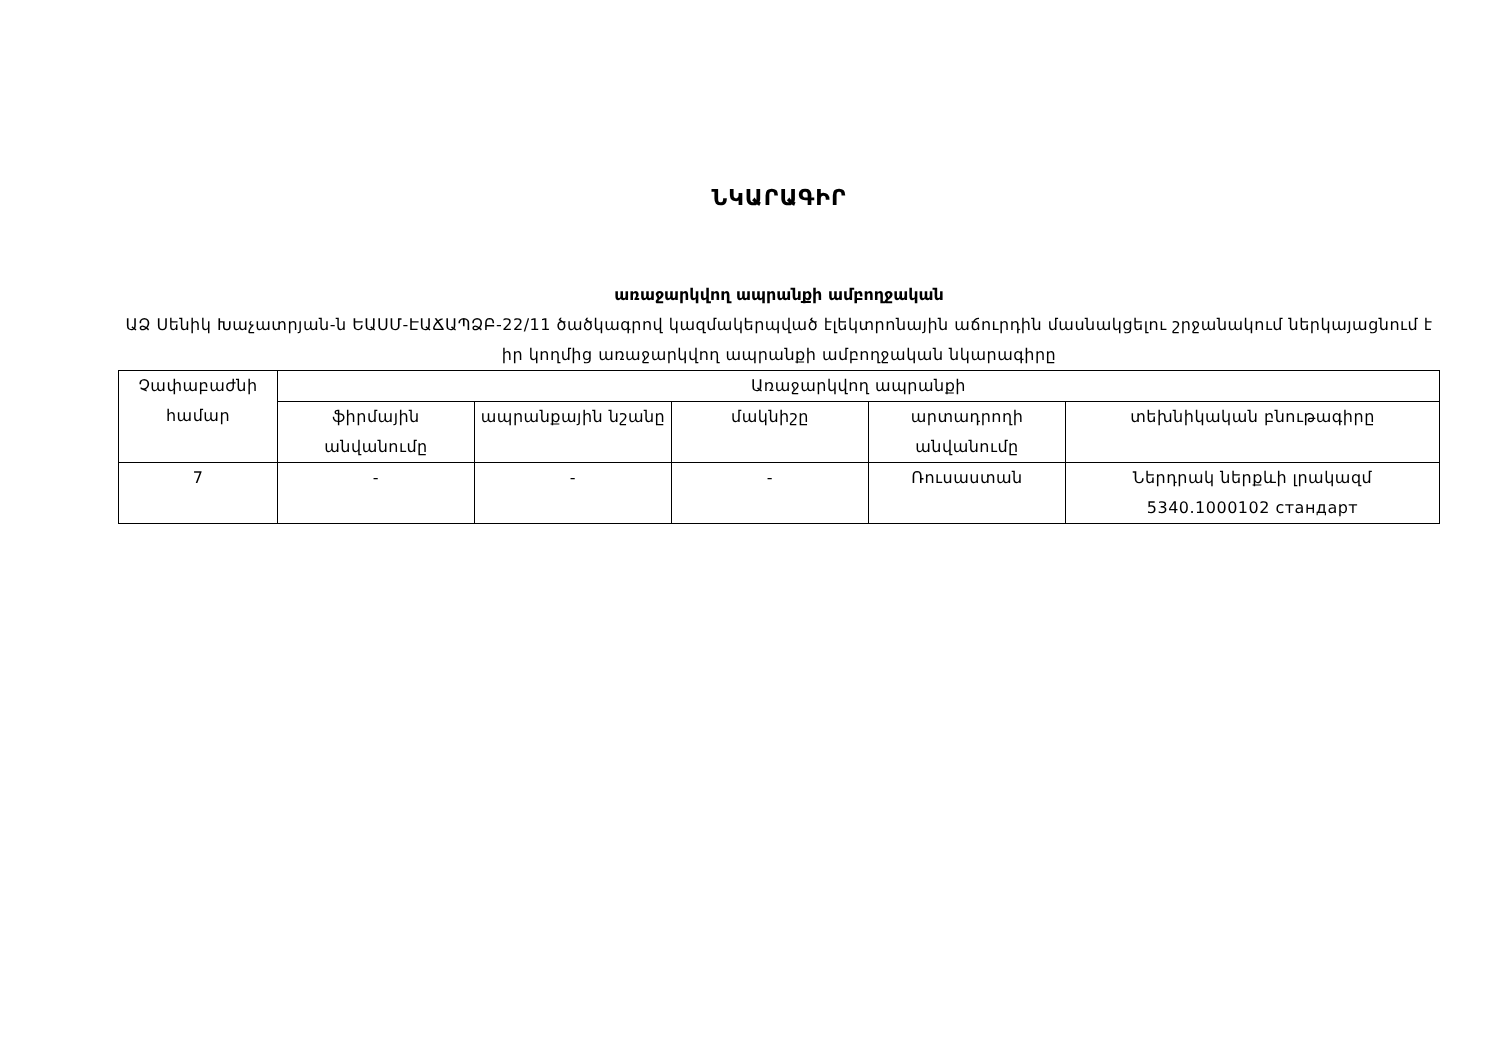ՆԿԱՐԱԳԻՐ
առաջարկվող ապրանքի ամբողջական
ԱՁ Սենիկ Խաչատրյան-ն ԵԱՍՄ-ԷԱՃԱՊՁԲ-22/11 ծածկագրով կազմակերպված էլեկտրոնային աճուրդին մասնակցելու շրջանակում ներկայացնում է իր կողմից առաջարկվող ապրանքի ամբողջական նկարագիրը
| Չափաբաժնի համար | Առաջարկվող ապրանքի | | | | |
| --- | --- | --- | --- | --- | --- |
| | ֆիրմային անվանումը | ապրանքային նշանը | մակնիշը | արտադրողի անվանումը | տեխնիկական բնութագիրը |
| 7 | - | - | - | Ռուսաստան | Ներդրակ ներքևի լրակազմ 5340.1000102 стандарт |